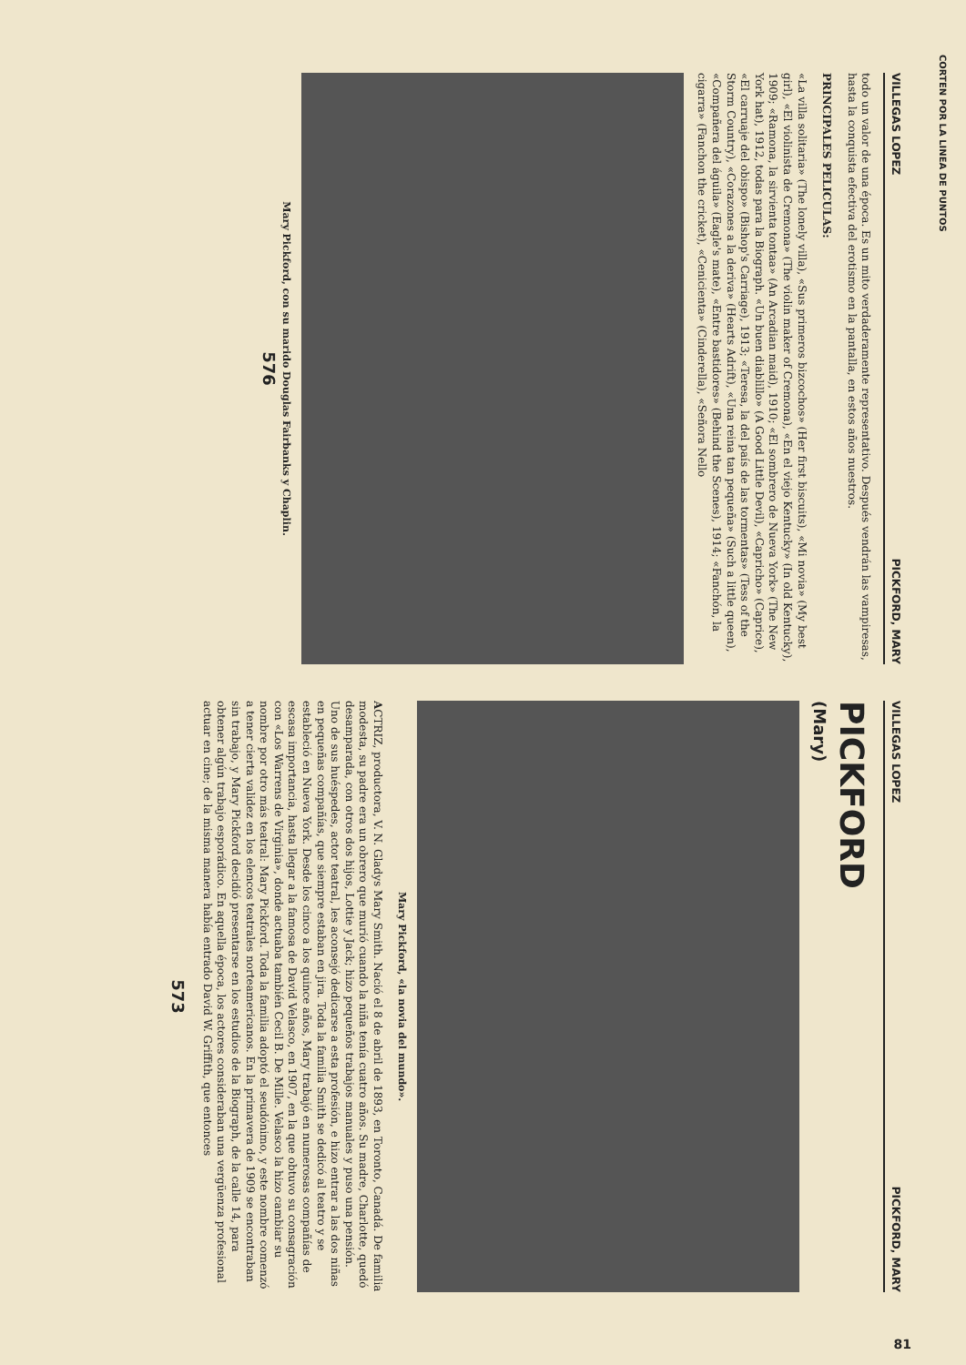CORTEN POR LA LINEA DE PUNTOS
VILLEGAS LOPEZ PICKFORD, MARY
todo un valor de una época. Es un mito verdaderamente representativo. Después vendrán las vampiresas, hasta la conquista efectiva del erotismo en la pantalla, en estos años nuestros.
PRINCIPALES PELICULAS:
«La villa solitaria» (The lonely villa), «Sus primeros bizcochos» (Her first biscuits), «Mi novia» (My best girl), «El violinista de Cremona» (The violin maker of Cremona), «En el viejo Kentucky» (In old Kentucky), 1909; «Ramona, la sirvienta tontaa» (An Arcadian maid), 1910; «El sombrero de Nueva York» (The New York hat), 1912, todas para la Biograph. «Un buen diablillo» (A Good Little Devil), «Capricho» (Caprice), «El carruaje del obispo» (Bishop's Carriage), 1913; «Teresa, la del país de las tormentas» (Tess of the Storm Country), «Corazones a la deriva» (Hearts Adrift), «Una reina tan pequeña» (Such a little queen), «Compañera del águila» (Eagle's mate), «Entre bastidores» (Behind the Scenes), 1914; «Fanchón, la cigarra» (Fanchon the cricket), «Cenicienta» (Cinderella), «Señora Nello
Mary Pickford, con su marido Douglas Fairbanks y Chaplin.
576
VILLEGAS LOPEZ PICKFORD, MARY
PICKFORD
(Mary)
Mary Pickford, «la novia del mundo».
ACTRIZ, productora, V. N. Gladys Mary Smith. Nació el 8 de abril de 1893, en Toronto, Canadá. De familia modesta, su padre era un obrero que murió cuando la niña tenía cuatro años. Su madre, Charlotte, quedó desamparada, con otros dos hijos, Lottie y Jack; hizo pequeños trabajos manuales y puso una pensión. Uno de sus huéspedes, actor teatral, les aconsejó dedicarse a esta profesión, e hizo entrar a las dos niñas en pequeñas compañías, que siempre estaban en jira. Toda la familia Smith se dedicó al teatro y se estableció en Nueva York. Desde los cinco a los quince años, Mary trabajó en numerosas compañías de escasa importancia, hasta llegar a la famosa de David Velasco, en 1907, en la que obtuvo su consagración con «Los Warrens de Virginia», donde actuaba también Cecil B. De Mille. Velasco la hizo cambiar su nombre por otro más teatral: Mary Pickford. Toda la familia adoptó el seudónimo, y este nombre comenzó a tener cierta validez en los elencos teatrales norteamericanos. En la primavera de 1909 se encontraban sin trabajo, y Mary Pickford decidió presentarse en los estudios de la Biograph, de la calle 14, para obtener algún trabajo esporádico. En aquella época, los actores consideraban una vergüenza profesional actuar en cine; de la misma manera había entrado David W. Griffith, que entonces
573
81